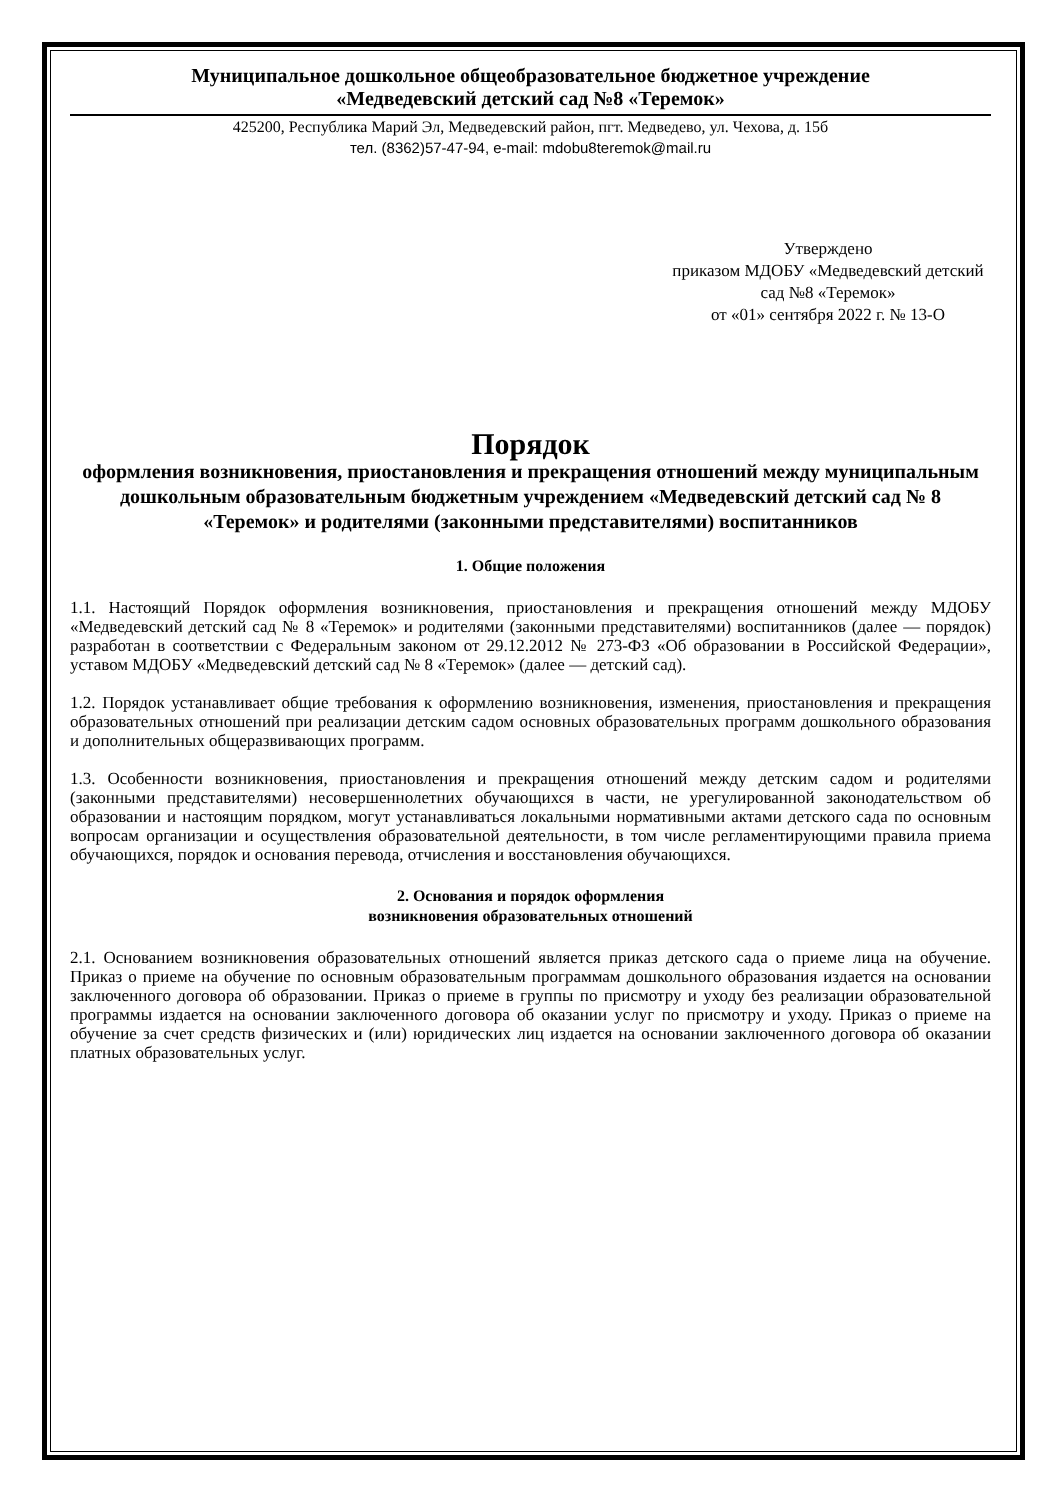Муниципальное дошкольное общеобразовательное бюджетное учреждение
«Медведевский детский сад №8 «Теремок»
425200, Республика Марий Эл, Медведевский район, пгт. Медведево, ул. Чехова, д. 15б
тел. (8362)57-47-94, e-mail: mdobu8teremok@mail.ru
Утверждено
приказом МДОБУ «Медведевский детский сад №8 «Теремок»
от «01» сентября 2022 г. № 13-О
Порядок
оформления возникновения, приостановления и прекращения отношений между муниципальным дошкольным образовательным бюджетным учреждением «Медведевский детский сад № 8 «Теремок» и родителями (законными представителями) воспитанников
1. Общие положения
1.1. Настоящий Порядок оформления возникновения, приостановления и прекращения отношений между МДОБУ «Медведевский детский сад № 8 «Теремок» и родителями (законными представителями) воспитанников (далее — порядок) разработан в соответствии с Федеральным законом от 29.12.2012 № 273-ФЗ «Об образовании в Российской Федерации», уставом МДОБУ «Медведевский детский сад № 8 «Теремок» (далее — детский сад).
1.2. Порядок устанавливает общие требования к оформлению возникновения, изменения, приостановления и прекращения образовательных отношений при реализации детским садом основных образовательных программ дошкольного образования и дополнительных общеразвивающих программ.
1.3. Особенности возникновения, приостановления и прекращения отношений между детским садом и родителями (законными представителями) несовершеннолетних обучающихся в части, не урегулированной законодательством об образовании и настоящим порядком, могут устанавливаться локальными нормативными актами детского сада по основным вопросам организации и осуществления образовательной деятельности, в том числе регламентирующими правила приема обучающихся, порядок и основания перевода, отчисления и восстановления обучающихся.
2. Основания и порядок оформления
возникновения образовательных отношений
2.1. Основанием возникновения образовательных отношений является приказ детского сада о приеме лица на обучение. Приказ о приеме на обучение по основным образовательным программам дошкольного образования издается на основании заключенного договора об образовании. Приказ о приеме в группы по присмотру и уходу без реализации образовательной программы издается на основании заключенного договора об оказании услуг по присмотру и уходу. Приказ о приеме на обучение за счет средств физических и (или) юридических лиц издается на основании заключенного договора об оказании платных образовательных услуг.